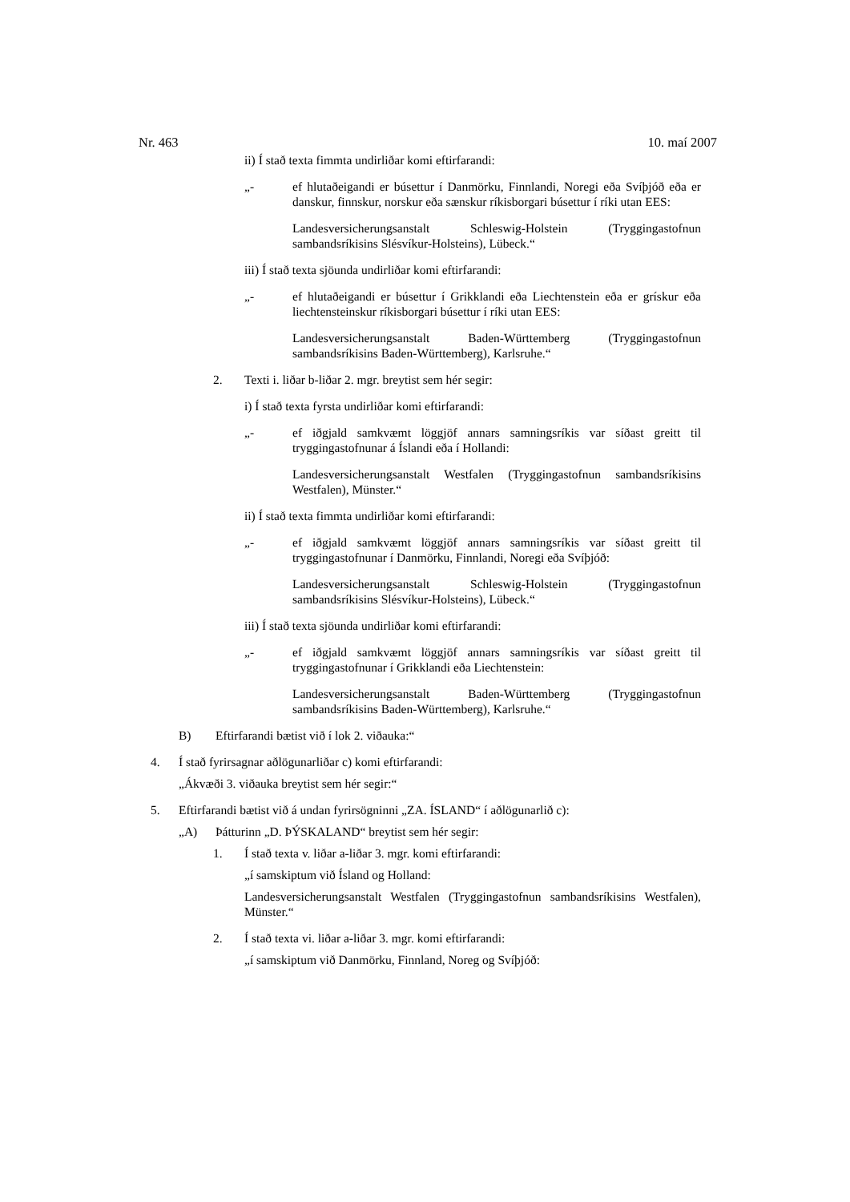Nr. 463 10. maí 2007
ii) Í stað texta fimmta undirliðar komi eftirfarandi:
„- ef hlutaðeigandi er búsettur í Danmörku, Finnlandi, Noregi eða Svíþjóð eða er danskur, finnskur, norskur eða sænskur ríkisborgari búsettur í ríki utan EES:
Landesversicherungsanstalt Schleswig-Holstein (Tryggingastofnun sambandsríkisins Slésvíkur-Holsteins), Lübeck.“
iii) Í stað texta sjöunda undirliðar komi eftirfarandi:
„- ef hlutaðeigandi er búsettur í Grikklandi eða Liechtenstein eða er grískur eða liechtensteinskur ríkisborgari búsettur í ríki utan EES:
Landesversicherungsanstalt Baden-Württemberg (Tryggingastofnun sambandsríkisins Baden-Württemberg), Karlsruhe.“
2. Texti i. liðar b-liðar 2. mgr. breytist sem hér segir:
i) Í stað texta fyrsta undirliðar komi eftirfarandi:
„- ef iðgjald samkvæmt löggjöf annars samningsríkis var síðast greitt til tryggingastofnunar á Íslandi eða í Hollandi:
Landesversicherungsanstalt Westfalen (Tryggingastofnun sambandsríkisins Westfalen), Münster.“
ii) Í stað texta fimmta undirliðar komi eftirfarandi:
„- ef iðgjald samkvæmt löggjöf annars samningsríkis var síðast greitt til tryggingastofnunar í Danmörku, Finnlandi, Noregi eða Svíþjóð:
Landesversicherungsanstalt Schleswig-Holstein (Tryggingastofnun sambandsríkisins Slésvíkur-Holsteins), Lübeck.“
iii) Í stað texta sjöunda undirliðar komi eftirfarandi:
„- ef iðgjald samkvæmt löggjöf annars samningsríkis var síðast greitt til tryggingastofnunar í Grikklandi eða Liechtenstein:
Landesversicherungsanstalt Baden-Württemberg (Tryggingastofnun sambandsríkisins Baden-Württemberg), Karlsruhe.“
B) Eftirfarandi bætist við í lok 2. viðauka:“
4. Í stað fyrirsagnar aðlögunarliðar c) komi eftirfarandi:
„Ákvæði 3. viðauka breytist sem hér segir:“
5. Eftirfarandi bætist við á undan fyrirsögninni „ZA. ÍSLAND“ í aðlögunarlið c):
„A) Þátturinn „D. ÞÝSKALAND“ breytist sem hér segir:
1. Í stað texta v. liðar a-liðar 3. mgr. komi eftirfarandi:
„í samskiptum við Ísland og Holland:
Landesversicherungsanstalt Westfalen (Tryggingastofnun sambandsríkisins Westfalen), Münster.“
2. Í stað texta vi. liðar a-liðar 3. mgr. komi eftirfarandi:
„í samskiptum við Danmörku, Finnland, Noreg og Svíþjóð: